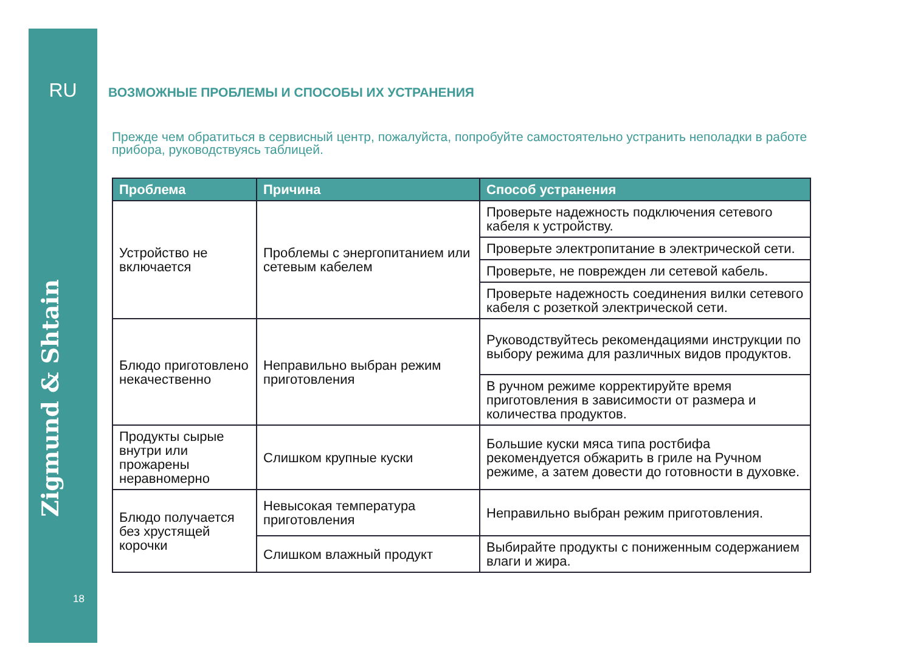RU
Zigmund & Shtain
18
ВОЗМОЖНЫЕ ПРОБЛЕМЫ И СПОСОБЫ ИХ УСТРАНЕНИЯ
Прежде чем обратиться в сервисный центр, пожалуйста, попробуйте самостоятельно устранить неполадки в работе прибора, руководствуясь таблицей.
| Проблема | Причина | Способ устранения |
| --- | --- | --- |
| Устройство не включается | Проблемы с энергопитанием или сетевым кабелем | Проверьте надежность подключения сетевого кабеля к устройству. |
| | | Проверьте электропитание в электрической сети. |
| | | Проверьте, не поврежден ли сетевой кабель. |
| | | Проверьте надежность соединения вилки сетевого кабеля с розеткой электрической сети. |
| Блюдо приготовлено некачественно | Неправильно выбран режим приготовления | Руководствуйтесь рекомендациями инструкции по выбору режима для различных видов продуктов. |
| | | В ручном режиме корректируйте время приготовления в зависимости от размера и количества продуктов. |
| Продукты сырые внутри или прожарены неравномерно | Слишком крупные куски | Большие куски мяса типа ростбифа рекомендуется обжарить в гриле на Ручном режиме, а затем довести до готовности в духовке. |
| Блюдо получается без хрустящей корочки | Невысокая температура приготовления | Неправильно выбран режим приготовления. |
| | Слишком влажный продукт | Выбирайте продукты с пониженным содержанием влаги и жира. |